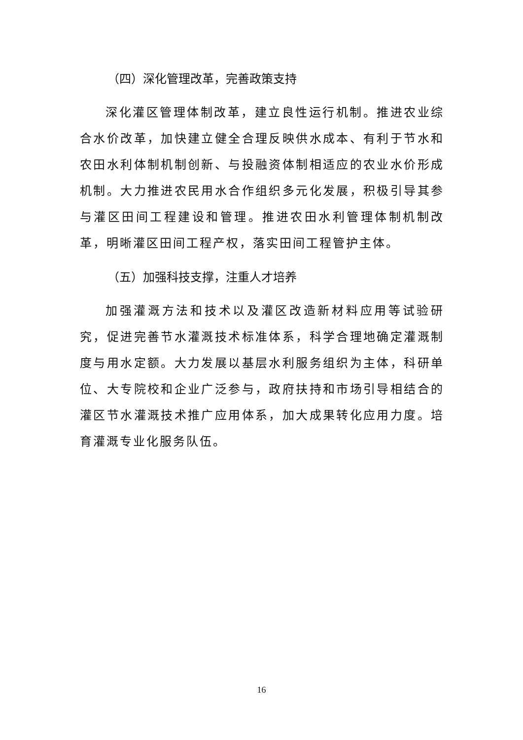（四）深化管理改革，完善政策支持
深化灌区管理体制改革，建立良性运行机制。推进农业综合水价改革，加快建立健全合理反映供水成本、有利于节水和农田水利体制机制创新、与投融资体制相适应的农业水价形成机制。大力推进农民用水合作组织多元化发展，积极引导其参与灌区田间工程建设和管理。推进农田水利管理体制机制改革，明晰灌区田间工程产权，落实田间工程管护主体。
（五）加强科技支撑，注重人才培养
加强灌溉方法和技术以及灌区改造新材料应用等试验研究，促进完善节水灌溉技术标准体系，科学合理地确定灌溉制度与用水定额。大力发展以基层水利服务组织为主体，科研单位、大专院校和企业广泛参与，政府扶持和市场引导相结合的灌区节水灌溉技术推广应用体系，加大成果转化应用力度。培育灌溉专业化服务队伍。
16